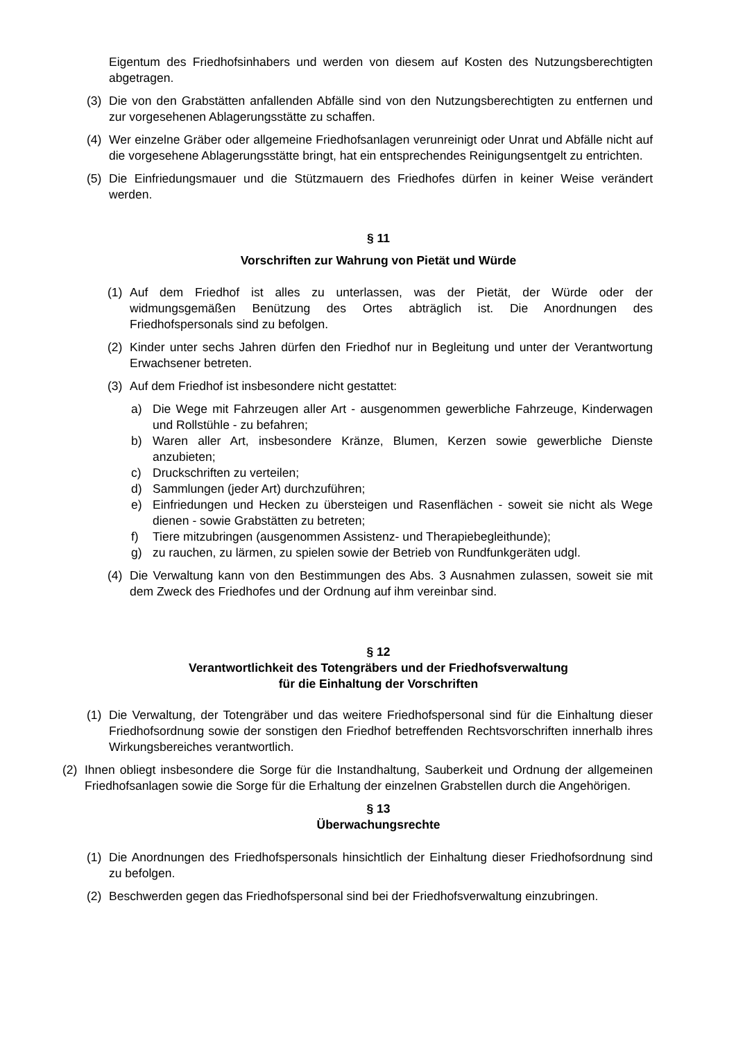Eigentum des Friedhofsinhabers und werden von diesem auf Kosten des Nutzungsberechtigten abgetragen.
(3) Die von den Grabstätten anfallenden Abfälle sind von den Nutzungsberechtigten zu entfernen und zur vorgesehenen Ablagerungsstätte zu schaffen.
(4) Wer einzelne Gräber oder allgemeine Friedhofsanlagen verunreinigt oder Unrat und Abfälle nicht auf die vorgesehene Ablagerungsstätte bringt, hat ein entsprechendes Reinigungsentgelt zu entrichten.
(5) Die Einfriedungsmauer und die Stützmauern des Friedhofes dürfen in keiner Weise verändert werden.
§ 11
Vorschriften zur Wahrung von Pietät und Würde
(1) Auf dem Friedhof ist alles zu unterlassen, was der Pietät, der Würde oder der widmungsgemäßen Benützung des Ortes abträglich ist. Die Anordnungen des Friedhofspersonals sind zu befolgen.
(2) Kinder unter sechs Jahren dürfen den Friedhof nur in Begleitung und unter der Verantwortung Erwachsener betreten.
(3) Auf dem Friedhof ist insbesondere nicht gestattet:
a) Die Wege mit Fahrzeugen aller Art - ausgenommen gewerbliche Fahrzeuge, Kinderwagen und Rollstühle - zu befahren;
b) Waren aller Art, insbesondere Kränze, Blumen, Kerzen sowie gewerbliche Dienste anzubieten;
c) Druckschriften zu verteilen;
d) Sammlungen (jeder Art) durchzuführen;
e) Einfriedungen und Hecken zu übersteigen und Rasenflächen - soweit sie nicht als Wege dienen - sowie Grabstätten zu betreten;
f) Tiere mitzubringen (ausgenommen Assistenz- und Therapiebegleithunde);
g) zu rauchen, zu lärmen, zu spielen sowie der Betrieb von Rundfunkgeräten udgl.
(4) Die Verwaltung kann von den Bestimmungen des Abs. 3 Ausnahmen zulassen, soweit sie mit dem Zweck des Friedhofes und der Ordnung auf ihm vereinbar sind.
§ 12
Verantwortlichkeit des Totengräbers und der Friedhofsverwaltung
für die Einhaltung der Vorschriften
(1) Die Verwaltung, der Totengräber und das weitere Friedhofspersonal sind für die Einhaltung dieser Friedhofsordnung sowie der sonstigen den Friedhof betreffenden Rechtsvorschriften innerhalb ihres Wirkungsbereiches verantwortlich.
(2) Ihnen obliegt insbesondere die Sorge für die Instandhaltung, Sauberkeit und Ordnung der allgemeinen Friedhofsanlagen sowie die Sorge für die Erhaltung der einzelnen Grabstellen durch die Angehörigen.
§ 13
Überwachungsrechte
(1) Die Anordnungen des Friedhofspersonals hinsichtlich der Einhaltung dieser Friedhofsordnung sind zu befolgen.
(2) Beschwerden gegen das Friedhofspersonal sind bei der Friedhofsverwaltung einzubringen.